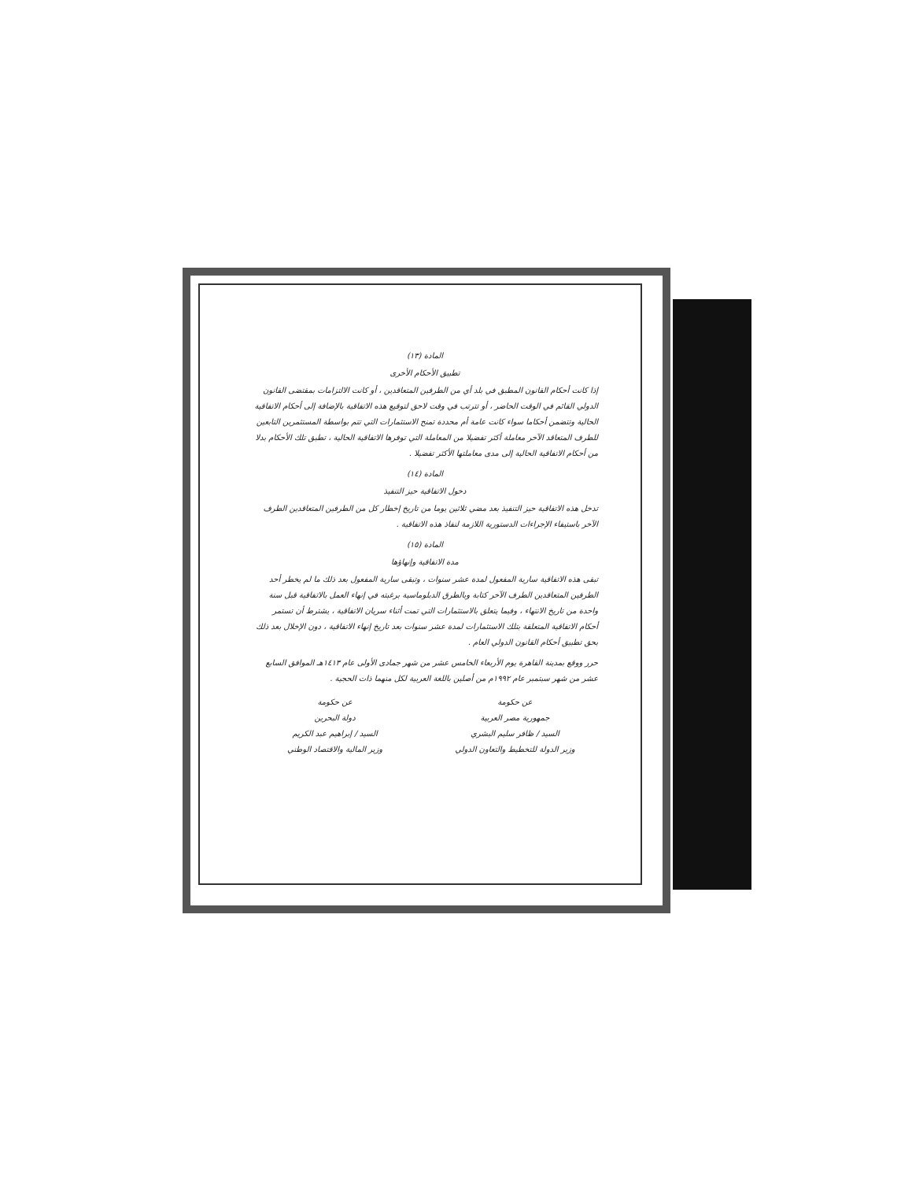المادة (١٣)
تطبيق الأحكام الأخرى
إذا كانت أحكام القانون المطبق في بلد أي من الطرفين المتعاقدين ، أو كانت الالتزامات بمقتضى القانون الدولي القائم في الوقت الحاضر ، أو تترتب في وقت لاحق لتوقيع هذه الاتفاقية بالإضافة إلى أحكام الاتفاقية الحالية وتتضمن أحكاما سواء كانت عامة أم محددة تمنح الاستثمارات التي تتم بواسطة المستثمرين التابعين للطرف المتعاقد الآخر معاملة أكثر تفضيلا من المعاملة التي توفرها الاتفاقية الحالية ، تطبق تلك الأحكام بدلا من أحكام الاتفاقية الحالية إلى مدى معاملتها الأكثر تفضيلا .
المادة (١٤)
دخول الاتفاقية حيز التنفيذ
تدخل هذه الاتفاقية حيز التنفيذ بعد مضي ثلاثين يوما من تاريخ إخطار كل من الطرفين المتعاقدين الطرف الآخر باستيفاء الإجراءات الدستورية اللازمة لنفاذ هذه الاتفاقية .
المادة (١٥)
مدة الاتفاقية وإنهاؤها
تبقى هذه الاتفاقية سارية المفعول لمدة عشر سنوات ، وتبقى سارية المفعول بعد ذلك ما لم يخطر أحد الطرفين المتعاقدين الطرف الآخر كتابة وبالطرق الدبلوماسية برغبته في إنهاء العمل بالاتفاقية قبل سنة واحدة من تاريخ الانتهاء ، وفيما يتعلق بالاستثمارات التي تمت أثناء سريان الاتفاقية ، يشترط أن تستمر أحكام الاتفاقية المتعلقة بتلك الاستثمارات لمدة عشر سنوات بعد تاريخ إنهاء الاتفاقية ، دون الإخلال بعد ذلك بحق تطبيق أحكام القانون الدولي العام .
حرر ووقع بمدينة القاهرة يوم الأربعاء الخامس عشر من شهر جمادى الأولى عام ١٤١٣هـ الموافق السابع عشر من شهر سبتمبر عام ١٩٩٢م من أصلين باللغة العربية لكل منهما ذات الحجية .
عن حكومة
جمهورية مصر العربية
السيد / ظافر سليم البشري
وزير الدولة للتخطيط والتعاون الدولي
عن حكومة
دولة البحرين
السيد / إبراهيم عبد الكريم
وزير المالية والاقتصاد الوطني